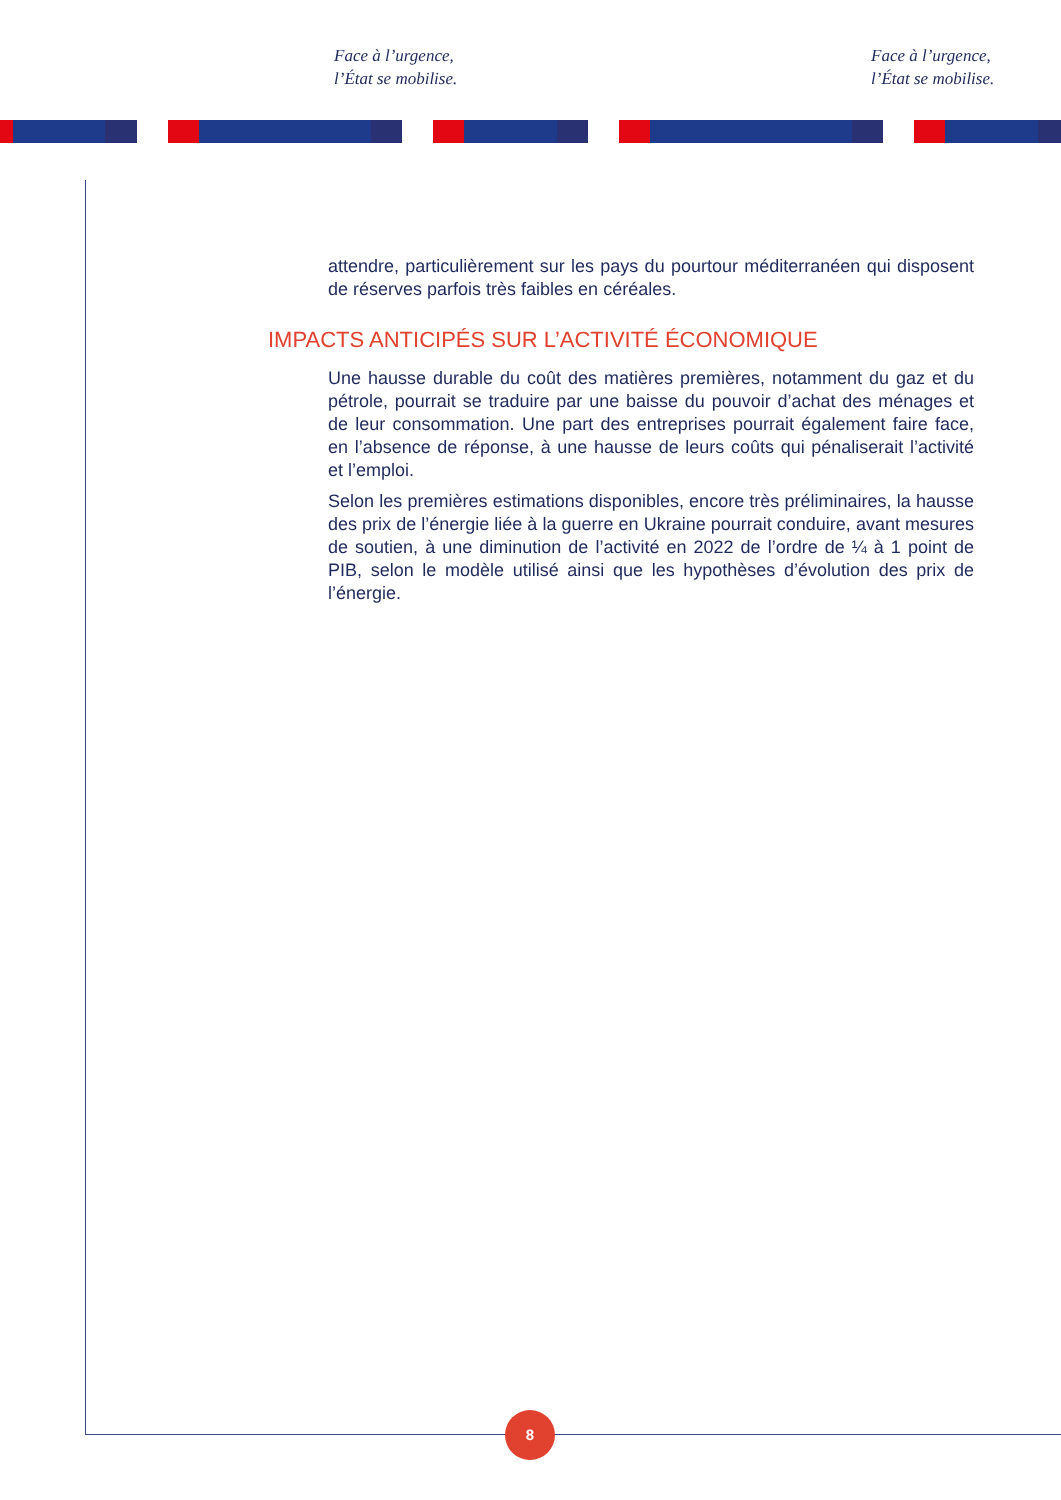Face à l’urgence,
l’État se mobilise.
Face à l’urgence,
l’État se mobilise.
attendre, particulièrement sur les pays du pourtour méditerranéen qui disposent de réserves parfois très faibles en céréales.
IMPACTS ANTICIPÉS SUR L’ACTIVITÉ ÉCONOMIQUE
Une hausse durable du coût des matières premières, notamment du gaz et du pétrole, pourrait se traduire par une baisse du pouvoir d’achat des ménages et de leur consommation. Une part des entreprises pourrait également faire face, en l’absence de réponse, à une hausse de leurs coûts qui pénaliserait l’activité et l’emploi.
Selon les premières estimations disponibles, encore très préliminaires, la hausse des prix de l’énergie liée à la guerre en Ukraine pourrait conduire, avant mesures de soutien, à une diminution de l’activité en 2022 de l’ordre de ¼ à 1 point de PIB, selon le modèle utilisé ainsi que les hypothèses d’évolution des prix de l’énergie.
8